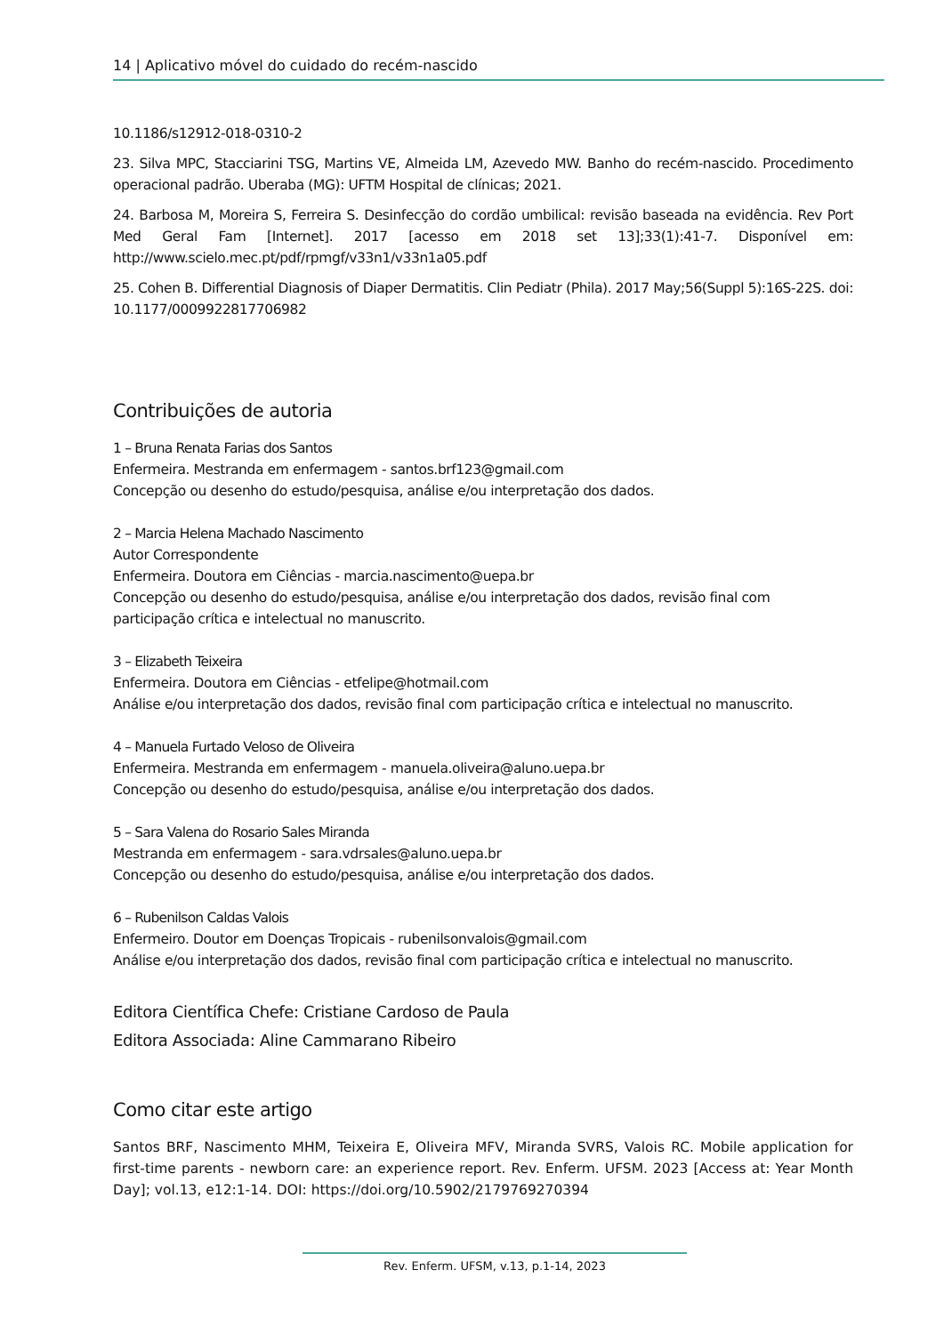14 | Aplicativo móvel do cuidado do recém-nascido
10.1186/s12912-018-0310-2
23. Silva MPC, Stacciarini TSG, Martins VE, Almeida LM, Azevedo MW. Banho do recém-nascido. Procedimento operacional padrão. Uberaba (MG): UFTM Hospital de clínicas; 2021.
24. Barbosa M, Moreira S, Ferreira S. Desinfecção do cordão umbilical: revisão baseada na evidência. Rev Port Med Geral Fam [Internet]. 2017 [acesso em 2018 set 13];33(1):41-7. Disponível em: http://www.scielo.mec.pt/pdf/rpmgf/v33n1/v33n1a05.pdf
25. Cohen B. Differential Diagnosis of Diaper Dermatitis. Clin Pediatr (Phila). 2017 May;56(Suppl 5):16S-22S. doi: 10.1177/0009922817706982
Contribuições de autoria
1 – Bruna Renata Farias dos Santos
Enfermeira. Mestranda em enfermagem - santos.brf123@gmail.com
Concepção ou desenho do estudo/pesquisa, análise e/ou interpretação dos dados.
2 – Marcia Helena Machado Nascimento
Autor Correspondente
Enfermeira. Doutora em Ciências - marcia.nascimento@uepa.br
Concepção ou desenho do estudo/pesquisa, análise e/ou interpretação dos dados, revisão final com participação crítica e intelectual no manuscrito.
3 – Elizabeth Teixeira
Enfermeira. Doutora em Ciências - etfelipe@hotmail.com
Análise e/ou interpretação dos dados, revisão final com participação crítica e intelectual no manuscrito.
4 – Manuela Furtado Veloso de Oliveira
Enfermeira. Mestranda em enfermagem - manuela.oliveira@aluno.uepa.br
Concepção ou desenho do estudo/pesquisa, análise e/ou interpretação dos dados.
5 – Sara Valena do Rosario Sales Miranda
Mestranda em enfermagem - sara.vdrsales@aluno.uepa.br
Concepção ou desenho do estudo/pesquisa, análise e/ou interpretação dos dados.
6 – Rubenilson Caldas Valois
Enfermeiro. Doutor em Doenças Tropicais - rubenilsonvalois@gmail.com
Análise e/ou interpretação dos dados, revisão final com participação crítica e intelectual no manuscrito.
Editora Científica Chefe: Cristiane Cardoso de Paula
Editora Associada: Aline Cammarano Ribeiro
Como citar este artigo
Santos BRF, Nascimento MHM, Teixeira E, Oliveira MFV, Miranda SVRS, Valois RC. Mobile application for first-time parents - newborn care: an experience report. Rev. Enferm. UFSM. 2023 [Access at: Year Month Day]; vol.13, e12:1-14. DOI: https://doi.org/10.5902/2179769270394
Rev. Enferm. UFSM, v.13, p.1-14, 2023